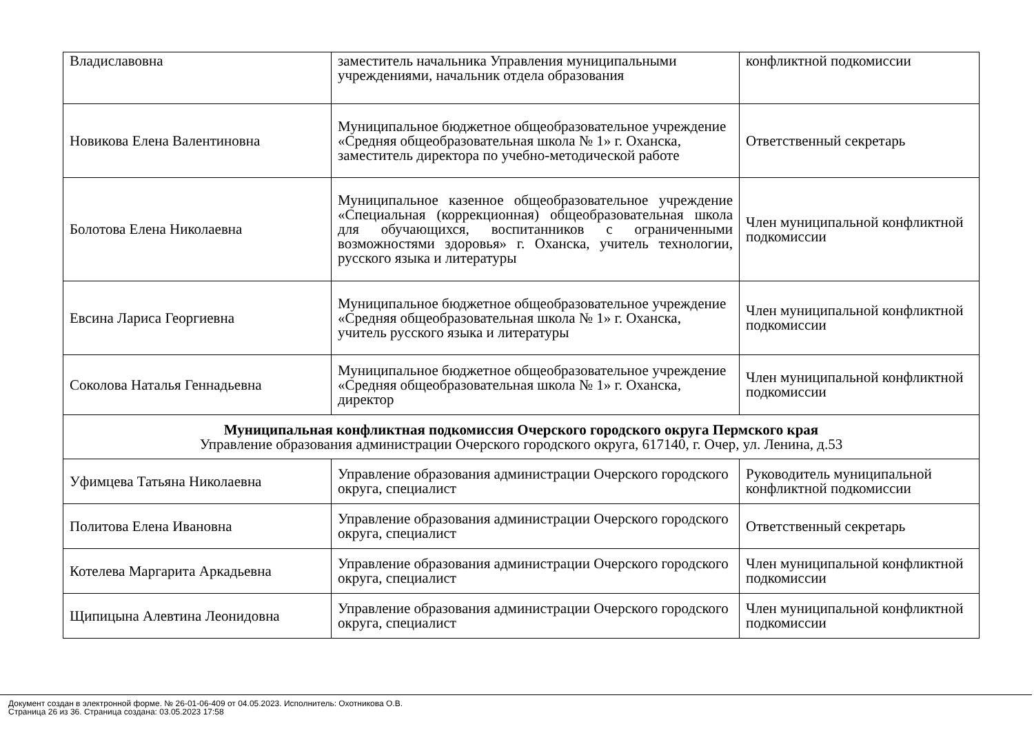| Владиславовна | заместитель начальника Управления муниципальными учреждениями, начальник отдела образования | конфликтной подкомиссии |
| Новикова Елена Валентиновна | Муниципальное бюджетное общеобразовательное учреждение «Средняя общеобразовательная школа № 1» г. Оханска, заместитель директора по учебно-методической работе | Ответственный секретарь |
| Болотова Елена Николаевна | Муниципальное казенное общеобразовательное учреждение «Специальная (коррекционная) общеобразовательная школа для обучающихся, воспитанников с ограниченными возможностями здоровья» г. Оханска, учитель технологии, русского языка и литературы | Член муниципальной конфликтной подкомиссии |
| Евсина Лариса Георгиевна | Муниципальное бюджетное общеобразовательное учреждение «Средняя общеобразовательная школа № 1» г. Оханска, учитель русского языка и литературы | Член муниципальной конфликтной подкомиссии |
| Соколова Наталья Геннадьевна | Муниципальное бюджетное общеобразовательное учреждение «Средняя общеобразовательная школа № 1» г. Оханска, директор | Член муниципальной конфликтной подкомиссии |
| Муниципальная конфликтная подкомиссия Очерского городского округа Пермского края Управление образования администрации Очерского городского округа, 617140, г. Очер, ул. Ленина, д.53 | | |
| Уфимцева Татьяна Николаевна | Управление образования администрации Очерского городского округа, специалист | Руководитель муниципальной конфликтной подкомиссии |
| Политова Елена Ивановна | Управление образования администрации Очерского городского округа, специалист | Ответственный секретарь |
| Котелева Маргарита Аркадьевна | Управление образования администрации Очерского городского округа, специалист | Член муниципальной конфликтной подкомиссии |
| Щипицына Алевтина Леонидовна | Управление образования администрации Очерского городского округа, специалист | Член муниципальной конфликтной подкомиссии |
Документ создан в электронной форме. № 26-01-06-409 от 04.05.2023. Исполнитель: Охотникова О.В.
Страница 26 из 36. Страница создана: 03.05.2023 17:58